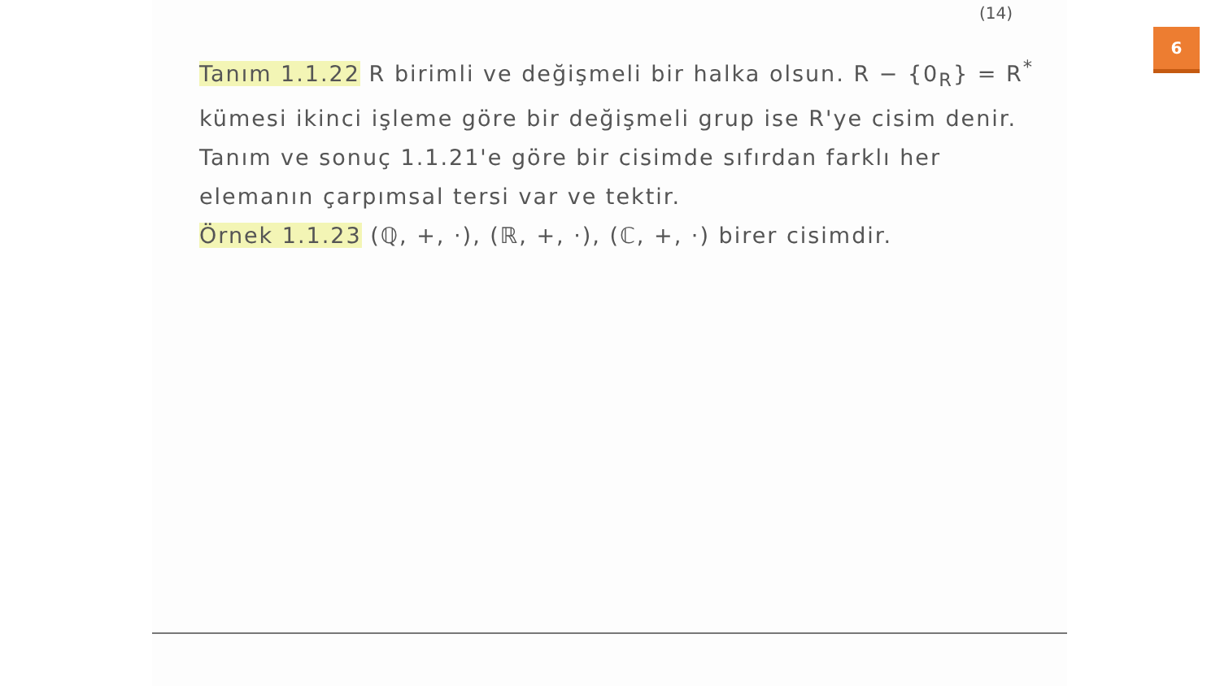(14)
Tanım 1.1.22 R birimli ve değişmeli bir halka olsun. R − {0<sub>R</sub>} = R<sup>*</sup> kümesi ikinci işleme göre bir değişmeli grup ise R'ye cisim denir. Tanım ve sonuç 1.1.21'e göre bir cisimde sıfırdan farklı her elemanın çarpımsal tersi var ve tektir.
Örnek 1.1.23 (ℚ, +, ·), (ℝ, +, ·), (ℂ, +, ·) birer cisimdir.
6